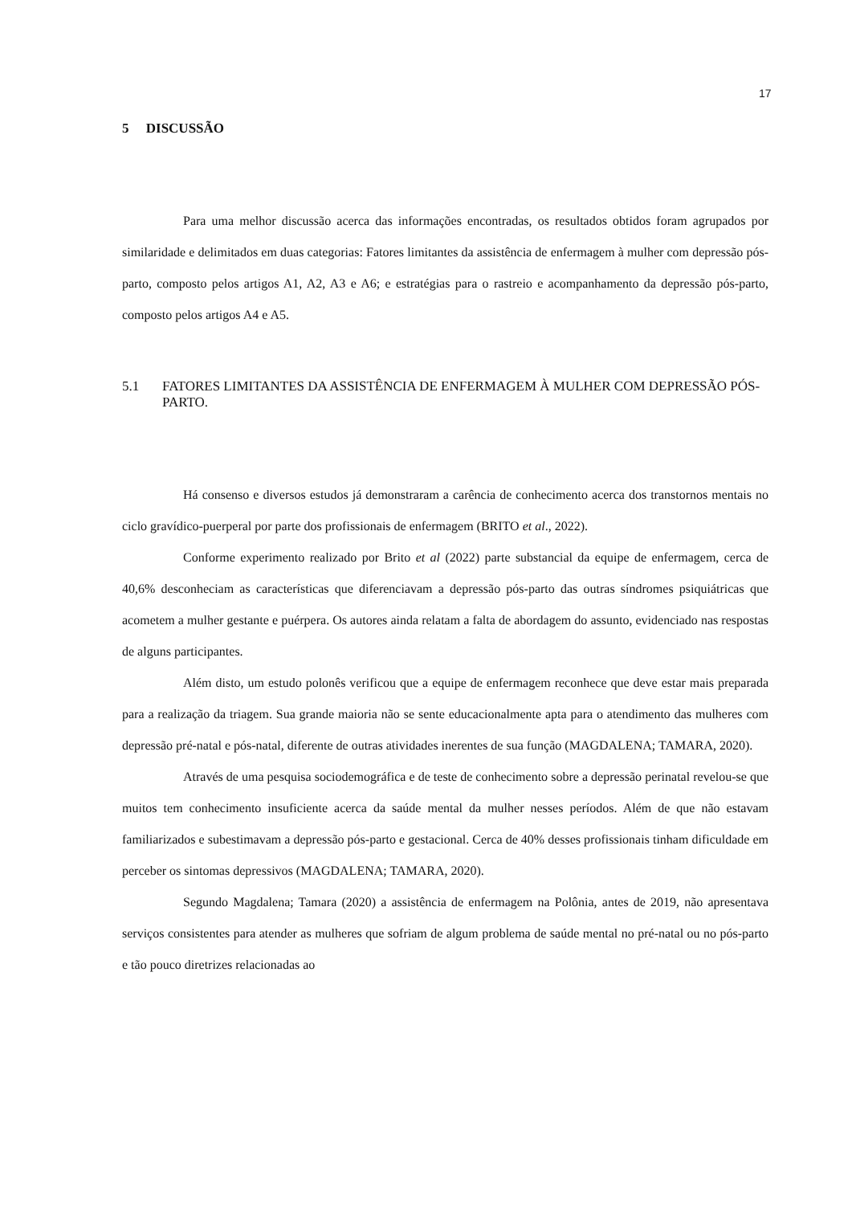17
5 DISCUSSÃO
Para uma melhor discussão acerca das informações encontradas, os resultados obtidos foram agrupados por similaridade e delimitados em duas categorias: Fatores limitantes da assistência de enfermagem à mulher com depressão pós-parto, composto pelos artigos A1, A2, A3 e A6; e estratégias para o rastreio e acompanhamento da depressão pós-parto, composto pelos artigos A4 e A5.
5.1 FATORES LIMITANTES DA ASSISTÊNCIA DE ENFERMAGEM À MULHER COM DEPRESSÃO PÓS-PARTO.
Há consenso e diversos estudos já demonstraram a carência de conhecimento acerca dos transtornos mentais no ciclo gravídico-puerperal por parte dos profissionais de enfermagem (BRITO et al., 2022).
Conforme experimento realizado por Brito et al (2022) parte substancial da equipe de enfermagem, cerca de 40,6% desconheciam as características que diferenciavam a depressão pós-parto das outras síndromes psiquiátricas que acometem a mulher gestante e puérpera. Os autores ainda relatam a falta de abordagem do assunto, evidenciado nas respostas de alguns participantes.
Além disto, um estudo polonês verificou que a equipe de enfermagem reconhece que deve estar mais preparada para a realização da triagem. Sua grande maioria não se sente educacionalmente apta para o atendimento das mulheres com depressão pré-natal e pós-natal, diferente de outras atividades inerentes de sua função (MAGDALENA; TAMARA, 2020).
Através de uma pesquisa sociodemográfica e de teste de conhecimento sobre a depressão perinatal revelou-se que muitos tem conhecimento insuficiente acerca da saúde mental da mulher nesses períodos. Além de que não estavam familiarizados e subestimavam a depressão pós-parto e gestacional. Cerca de 40% desses profissionais tinham dificuldade em perceber os sintomas depressivos (MAGDALENA; TAMARA, 2020).
Segundo Magdalena; Tamara (2020) a assistência de enfermagem na Polônia, antes de 2019, não apresentava serviços consistentes para atender as mulheres que sofriam de algum problema de saúde mental no pré-natal ou no pós-parto e tão pouco diretrizes relacionadas ao